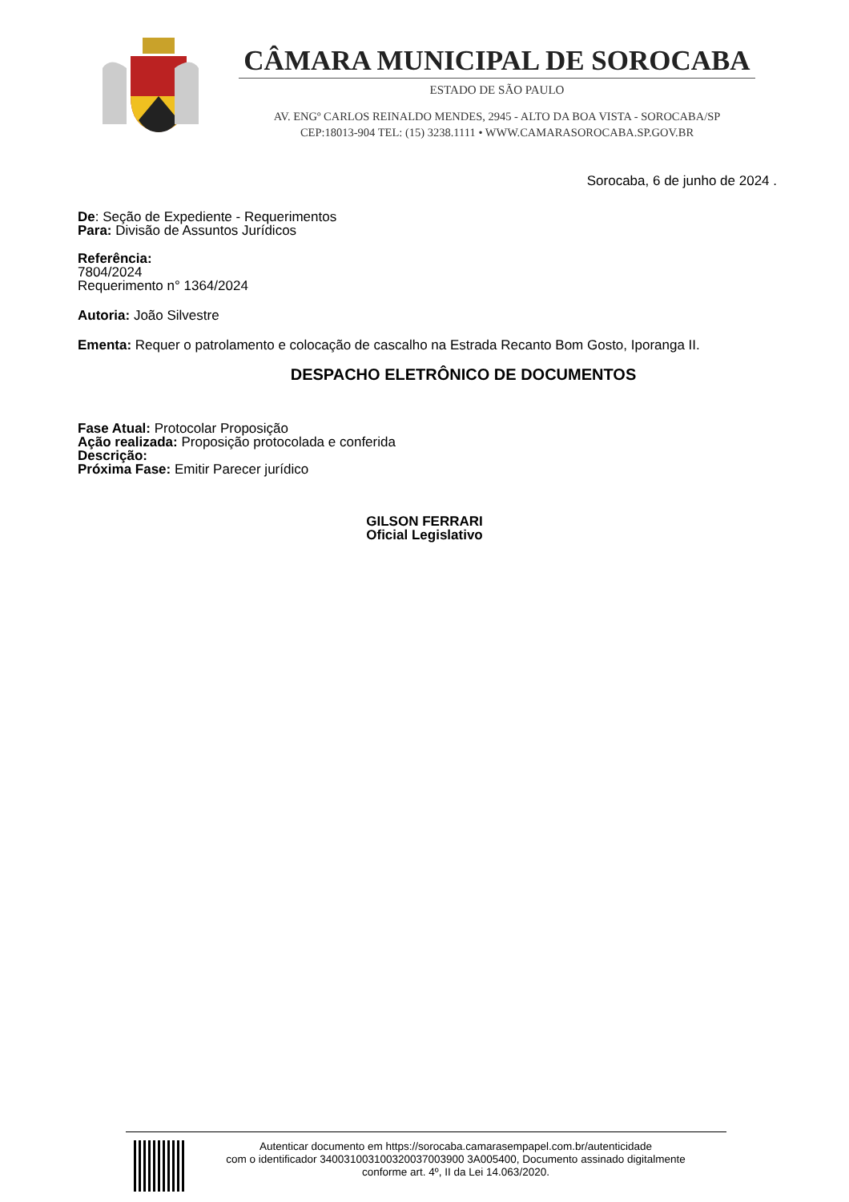CÂMARA MUNICIPAL DE SOROCABA
ESTADO DE SÃO PAULO
AV. ENGº CARLOS REINALDO MENDES, 2945 - ALTO DA BOA VISTA - SOROCABA/SP
CEP:18013-904 TEL: (15) 3238.1111 • WWW.CAMARASOROCABA.SP.GOV.BR
Sorocaba, 6 de junho de 2024 .
De: Seção de Expediente - Requerimentos
Para: Divisão de Assuntos Jurídicos
Referência:
7804/2024
Requerimento n° 1364/2024
Autoria: João Silvestre
Ementa: Requer o patrolamento e colocação de cascalho na Estrada Recanto Bom Gosto, Iporanga II.
DESPACHO ELETRÔNICO DE DOCUMENTOS
Fase Atual: Protocolar Proposição
Ação realizada: Proposição protocolada e conferida
Descrição:
Próxima Fase: Emitir Parecer jurídico
GILSON FERRARI
Oficial Legislativo
Autenticar documento em https://sorocaba.camarasempapel.com.br/autenticidade
com o identificador 340031003100320037003900 3A005400, Documento assinado digitalmente
conforme art. 4º, II da Lei 14.063/2020.